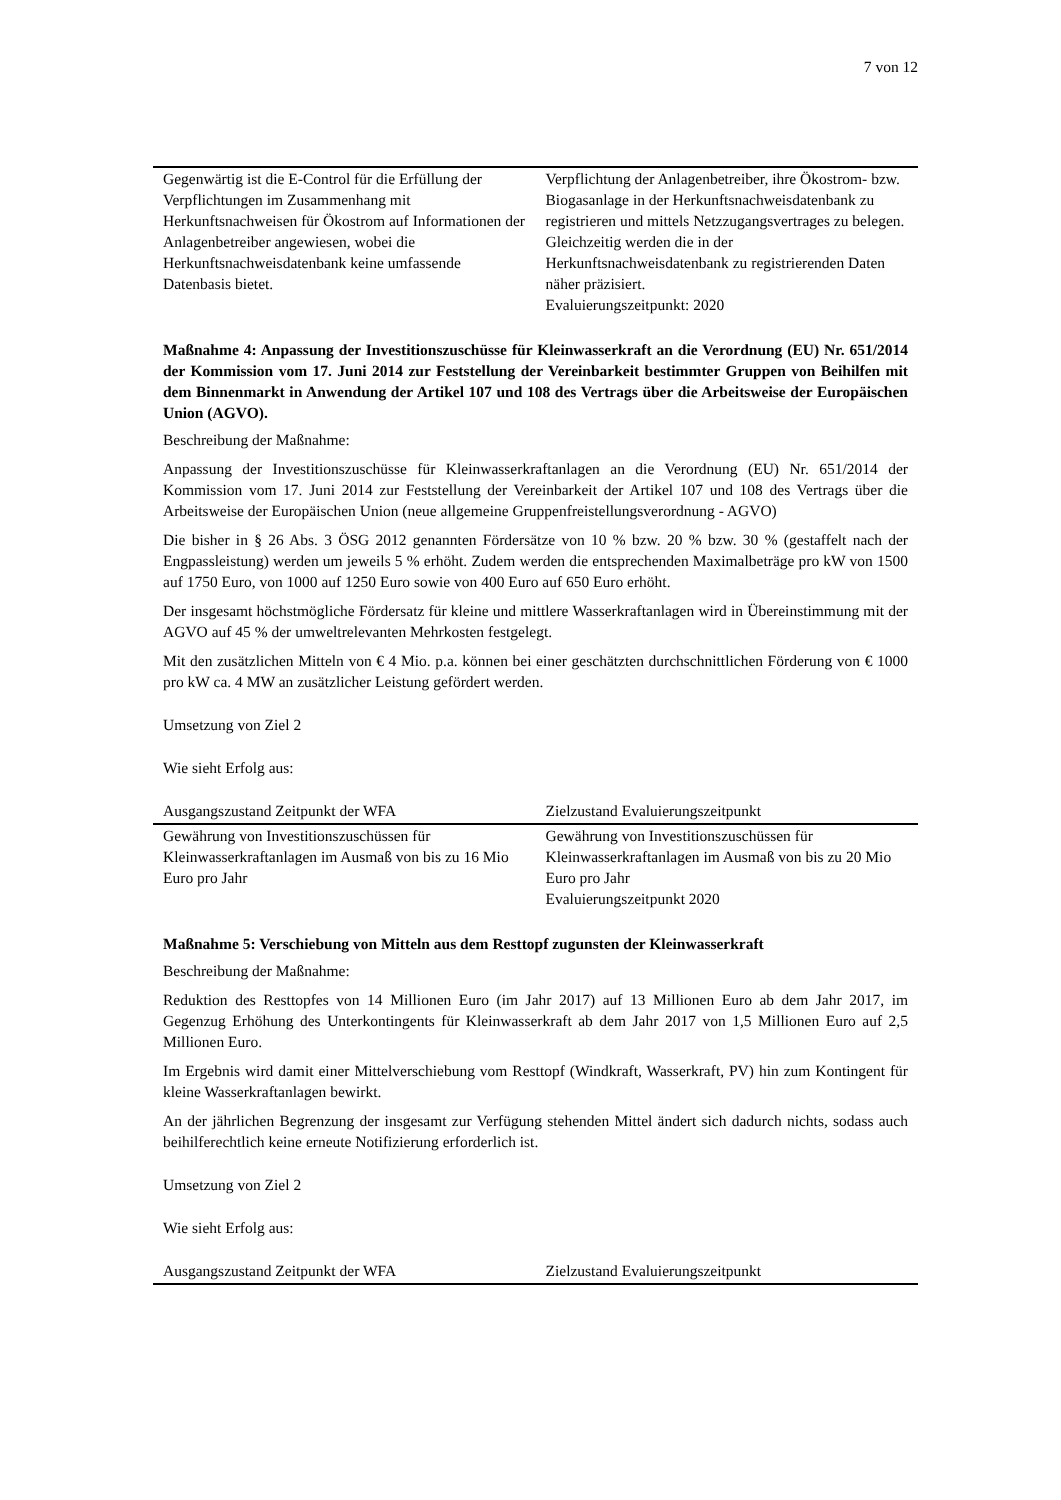7 von 12
| Gegenwärtig ist die E-Control für die Erfüllung der Verpflichtungen im Zusammenhang mit Herkunftsnachweisen für Ökostrom auf Informationen der Anlagenbetreiber angewiesen, wobei die Herkunftsnachweisdatenbank keine umfassende Datenbasis bietet. | Verpflichtung der Anlagenbetreiber, ihre Ökostrom- bzw. Biogasanlage in der Herkunftsnachweisdatenbank zu registrieren und mittels Netzzugangsvertrages zu belegen. Gleichzeitig werden die in der Herkunftsnachweisdatenbank zu registrierenden Daten näher präzisiert. Evaluierungszeitpunkt: 2020 |
Maßnahme 4: Anpassung der Investitionszuschüsse für Kleinwasserkraft an die Verordnung (EU) Nr. 651/2014 der Kommission vom 17. Juni 2014 zur Feststellung der Vereinbarkeit bestimmter Gruppen von Beihilfen mit dem Binnenmarkt in Anwendung der Artikel 107 und 108 des Vertrags über die Arbeitsweise der Europäischen Union (AGVO).
Beschreibung der Maßnahme:
Anpassung der Investitionszuschüsse für Kleinwasserkraftanlagen an die Verordnung (EU) Nr. 651/2014 der Kommission vom 17. Juni 2014 zur Feststellung der Vereinbarkeit der Artikel 107 und 108 des Vertrags über die Arbeitsweise der Europäischen Union (neue allgemeine Gruppenfreistellungsverordnung - AGVO)
Die bisher in § 26 Abs. 3 ÖSG 2012 genannten Fördersätze von 10 % bzw. 20 % bzw. 30 % (gestaffelt nach der Engpassleistung) werden um jeweils 5 % erhöht. Zudem werden die entsprechenden Maximalbeträge pro kW von 1500 auf 1750 Euro, von 1000 auf 1250 Euro sowie von 400 Euro auf 650 Euro erhöht.
Der insgesamt höchstmögliche Fördersatz für kleine und mittlere Wasserkraftanlagen wird in Übereinstimmung mit der AGVO auf 45 % der umweltrelevanten Mehrkosten festgelegt.
Mit den zusätzlichen Mitteln von € 4 Mio. p.a. können bei einer geschätzten durchschnittlichen Förderung von € 1000 pro kW ca. 4 MW an zusätzlicher Leistung gefördert werden.
Umsetzung von Ziel 2
Wie sieht Erfolg aus:
| Ausgangszustand Zeitpunkt der WFA | Zielzustand Evaluierungszeitpunkt |
| --- | --- |
| Gewährung von Investitionszuschüssen für Kleinwasserkraftanlagen im Ausmaß von bis zu 16 Mio Euro pro Jahr | Gewährung von Investitionszuschüssen für Kleinwasserkraftanlagen im Ausmaß von bis zu 20 Mio Euro pro Jahr Evaluierungszeitpunkt 2020 |
Maßnahme 5: Verschiebung von Mitteln aus dem Resttopf zugunsten der Kleinwasserkraft
Beschreibung der Maßnahme:
Reduktion des Resttopfes von 14 Millionen Euro (im Jahr 2017) auf 13 Millionen Euro ab dem Jahr 2017, im Gegenzug Erhöhung des Unterkontingents für Kleinwasserkraft ab dem Jahr 2017 von 1,5 Millionen Euro auf 2,5 Millionen Euro.
Im Ergebnis wird damit einer Mittelverschiebung vom Resttopf (Windkraft, Wasserkraft, PV) hin zum Kontingent für kleine Wasserkraftanlagen bewirkt.
An der jährlichen Begrenzung der insgesamt zur Verfügung stehenden Mittel ändert sich dadurch nichts, sodass auch beihilferechtlich keine erneute Notifizierung erforderlich ist.
Umsetzung von Ziel 2
Wie sieht Erfolg aus:
| Ausgangszustand Zeitpunkt der WFA | Zielzustand Evaluierungszeitpunkt |
| --- | --- |